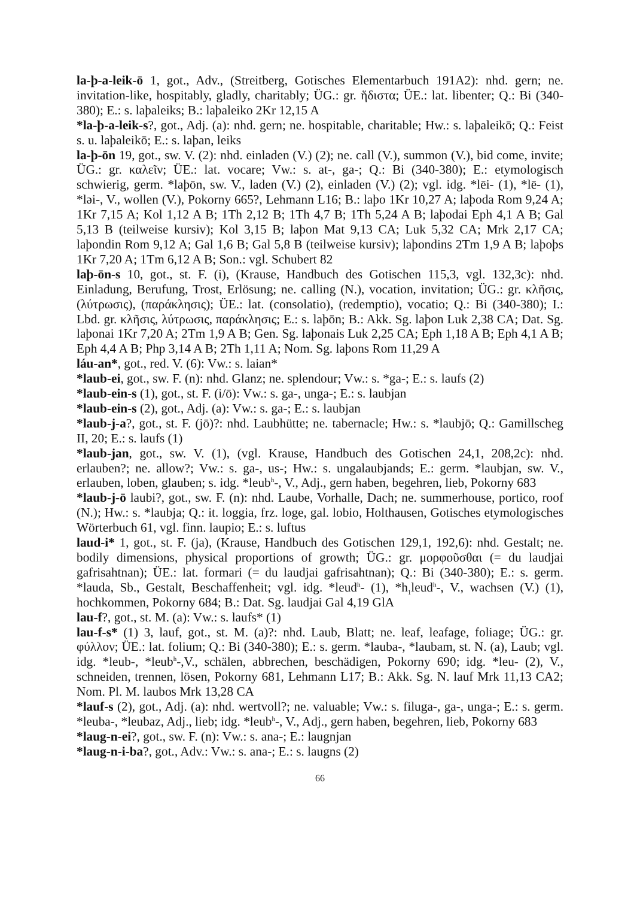la-þ-a-leik-ō 1, got., Adv., (Streitberg, Gotisches Elementarbuch 191A2): nhd. gern; ne. invitation-like, hospitably, gladly, charitably; ÜG.: gr. ἥδιστα; ÜE.: lat. libenter; Q.: Bi (340-380); E.: s. laþaleiks; B.: laþaleiko 2Kr 12,15 A
*la-þ-a-leik-s?, got., Adj. (a): nhd. gern; ne. hospitable, charitable; Hw.: s. laþaleikō; Q.: Feist s. u. laþaleikō; E.: s. laþan, leiks
la-þ-ōn 19, got., sw. V. (2): nhd. einladen (V.) (2); ne. call (V.), summon (V.), bid come, invite; ÜG.: gr. καλεῖν; ÜE.: lat. vocare; Vw.: s. at-, ga-; Q.: Bi (340-380); E.: etymologisch schwierig, germ. *laþōn, sw. V., laden (V.) (2), einladen (V.) (2); vgl. idg. *lēi- (1), *lē- (1), *ləi-, V., wollen (V.), Pokorny 665?, Lehmann L16; B.: laþo 1Kr 10,27 A; laþoda Rom 9,24 A; 1Kr 7,15 A; Kol 1,12 A B; 1Th 2,12 B; 1Th 4,7 B; 1Th 5,24 A B; laþodai Eph 4,1 A B; Gal 5,13 B (teilweise kursiv); Kol 3,15 B; laþon Mat 9,13 CA; Luk 5,32 CA; Mrk 2,17 CA; laþondin Rom 9,12 A; Gal 1,6 B; Gal 5,8 B (teilweise kursiv); laþondins 2Tm 1,9 A B; laþoþs 1Kr 7,20 A; 1Tm 6,12 A B; Son.: vgl. Schubert 82
laþ-ōn-s 10, got., st. F. (i), (Krause, Handbuch des Gotischen 115,3, vgl. 132,3c): nhd. Einladung, Berufung, Trost, Erlösung; ne. calling (N.), vocation, invitation; ÜG.: gr. κλῆσις, (λύτρωσις), (παράκλησις); ÜE.: lat. (consolatio), (redemptio), vocatio; Q.: Bi (340-380); I.: Lbd. gr. κλῆσις, λύτρωσις, παράκλησις; E.: s. laþōn; B.: Akk. Sg. laþon Luk 2,38 CA; Dat. Sg. laþonai 1Kr 7,20 A; 2Tm 1,9 A B; Gen. Sg. laþonais Luk 2,25 CA; Eph 1,18 A B; Eph 4,1 A B; Eph 4,4 A B; Php 3,14 A B; 2Th 1,11 A; Nom. Sg. laþons Rom 11,29 A
láu-an*, got., red. V. (6): Vw.: s. laian*
*laub-ei, got., sw. F. (n): nhd. Glanz; ne. splendour; Vw.: s. *ga-; E.: s. laufs (2)
*laub-ein-s (1), got., st. F. (i/ō): Vw.: s. ga-, unga-; E.: s. laubjan
*laub-ein-s (2), got., Adj. (a): Vw.: s. ga-; E.: s. laubjan
*laub-j-a?, got., st. F. (jō)?: nhd. Laubhütte; ne. tabernacle; Hw.: s. *laubjō; Q.: Gamillscheg II, 20; E.: s. laufs (1)
*laub-jan, got., sw. V. (1), (vgl. Krause, Handbuch des Gotischen 24,1, 208,2c): nhd. erlauben?; ne. allow?; Vw.: s. ga-, us-; Hw.: s. ungalaubjands; E.: germ. *laubjan, sw. V., erlauben, loben, glauben; s. idg. *leub<sup>h</sup>-, V., Adj., gern haben, begehren, lieb, Pokorny 683
*laub-j-ō laubi?, got., sw. F. (n): nhd. Laube, Vorhalle, Dach; ne. summerhouse, portico, roof (N.); Hw.: s. *laubja; Q.: it. loggia, frz. loge, gal. lobio, Holthausen, Gotisches etymologisches Wörterbuch 61, vgl. finn. laupio; E.: s. luftus
laud-i* 1, got., st. F. (ja), (Krause, Handbuch des Gotischen 129,1, 192,6): nhd. Gestalt; ne. bodily dimensions, physical proportions of growth; ÜG.: gr. μορφοῦσθαι (= du laudjai gafrisahtnan); ÜE.: lat. formari (= du laudjai gafrisahtnan); Q.: Bi (340-380); E.: s. germ. *lauda, Sb., Gestalt, Beschaffenheit; vgl. idg. *leud<sup>h</sup>- (1), *h<sub>1</sub>leud<sup>h</sup>-, V., wachsen (V.) (1), hochkommen, Pokorny 684; B.: Dat. Sg. laudjai Gal 4,19 GlA
lau-f?, got., st. M. (a): Vw.: s. laufs* (1)
lau-f-s* (1) 3, lauf, got., st. M. (a)?: nhd. Laub, Blatt; ne. leaf, leafage, foliage; ÜG.: gr. φύλλον; ÜE.: lat. folium; Q.: Bi (340-380); E.: s. germ. *lauba-, *laubam, st. N. (a), Laub; vgl. idg. *leub-, *leub<sup>h</sup>-,V., schälen, abbrechen, beschädigen, Pokorny 690; idg. *leu- (2), V., schneiden, trennen, lösen, Pokorny 681, Lehmann L17; B.: Akk. Sg. N. lauf Mrk 11,13 CA2; Nom. Pl. M. laubos Mrk 13,28 CA
*lauf-s (2), got., Adj. (a): nhd. wertvoll?; ne. valuable; Vw.: s. filuga-, ga-, unga-; E.: s. germ. *leuba-, *leubaz, Adj., lieb; idg. *leub<sup>h</sup>-, V., Adj., gern haben, begehren, lieb, Pokorny 683
*laug-n-ei?, got., sw. F. (n): Vw.: s. ana-; E.: laugnjan
*laug-n-i-ba?, got., Adv.: Vw.: s. ana-; E.: s. laugns (2)
66